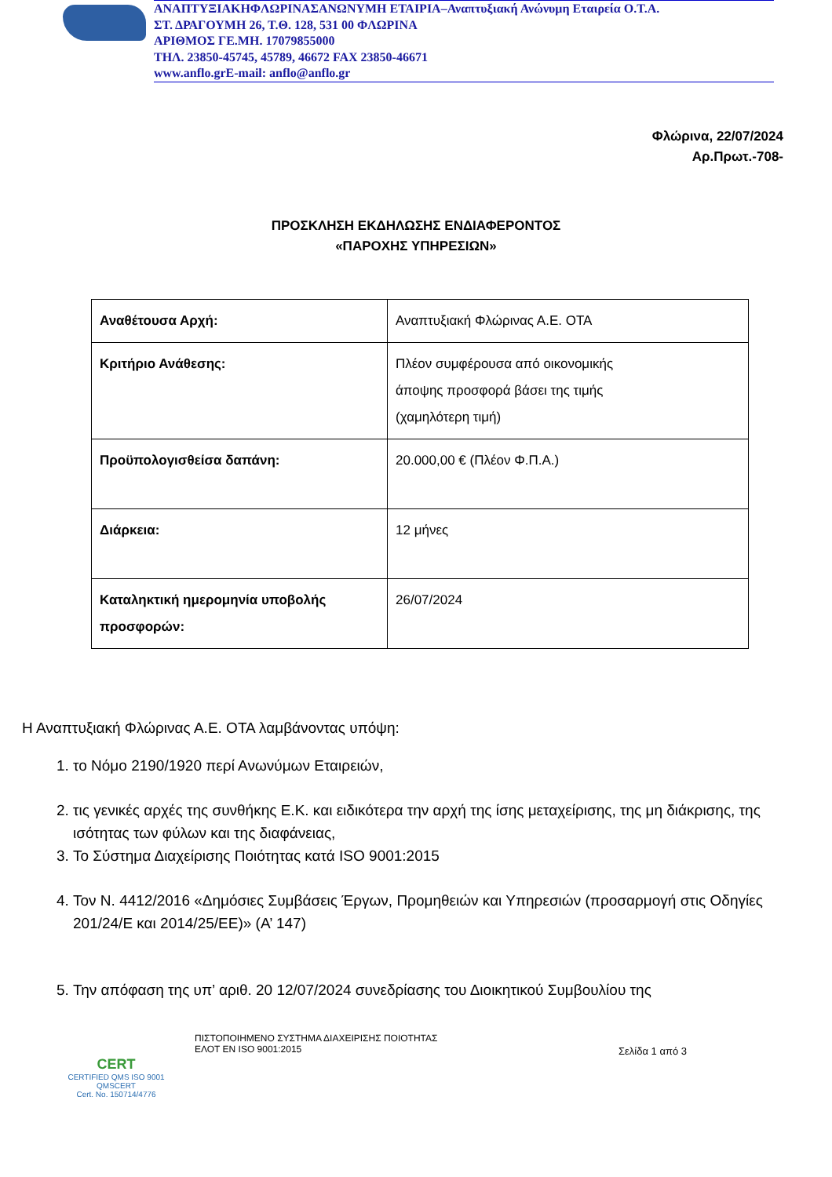ΑΝΑΠΤΥΞΙΑΚΗΦΛΩΡΙΝΑΣΑΝΩΝΥΜΗ ΕΤΑΙΡΙΑ–Αναπτυξιακή Ανώνυμη Εταιρεία Ο.Τ.Α.
ΣΤ. ΔΡΑΓΟΥΜΗ 26, Τ.Θ. 128, 531 00 ΦΛΩΡΙΝΑ
ΑΡΙΘΜΟΣ ΓΕ.ΜΗ. 17079855000
ΤΗΛ. 23850-45745, 45789, 46672 FAX 23850-46671
www.anflo.gr E-mail: anflo@anflo.gr
Φλώρινα, 22/07/2024
Αρ.Πρωτ.-708-
ΠΡΟΣΚΛΗΣΗ ΕΚΔΗΛΩΣΗΣ ΕΝΔΙΑΦΕΡΟΝΤΟΣ
«ΠΑΡΟΧΗΣ ΥΠΗΡΕΣΙΩΝ»
| Αναθέτουσα Αρχή: | Αναπτυξιακή Φλώρινας Α.Ε. ΟΤΑ |
| Κριτήριο Ανάθεσης: | Πλέον συμφέρουσα από οικονομικής άποψης προσφορά βάσει της τιμής (χαμηλότερη τιμή) |
| Προϋπολογισθείσα δαπάνη: | 20.000,00 € (Πλέον Φ.Π.Α.) |
| Διάρκεια: | 12 μήνες |
| Καταληκτική ημερομηνία υποβολής προσφορών: | 26/07/2024 |
Η Αναπτυξιακή Φλώρινας Α.Ε. ΟΤΑ λαμβάνοντας υπόψη:
1. το Νόμο 2190/1920 περί Ανωνύμων Εταιρειών,
2. τις γενικές αρχές της συνθήκης Ε.Κ. και ειδικότερα την αρχή της ίσης μεταχείρισης, της μη διάκρισης, της ισότητας των φύλων και της διαφάνειας,
3. Το Σύστημα Διαχείρισης Ποιότητας κατά ISO 9001:2015
4. Τον Ν. 4412/2016 «Δημόσιες Συμβάσεις Έργων, Προμηθειών και Υπηρεσιών (προσαρμογή στις Οδηγίες 201/24/Ε και 2014/25/ΕΕ)» (Α’ 147)
5. Την απόφαση της υπ’ αριθ. 20 12/07/2024 συνεδρίασης του Διοικητικού Συμβουλίου της
CERT
CERTIFIED QMS ISO 9001
QMSCERT
Cert. No. 150714/4776
ΠΙΣΤΟΠΟΙΗΜΕΝΟ ΣΥΣΤΗΜΑ ΔΙΑΧΕΙΡΙΣΗΣ ΠΟΙΟΤΗΤΑΣ
ΕΛΟΤ ΕΝ ISO 9001:2015
Σελίδα 1 από 3